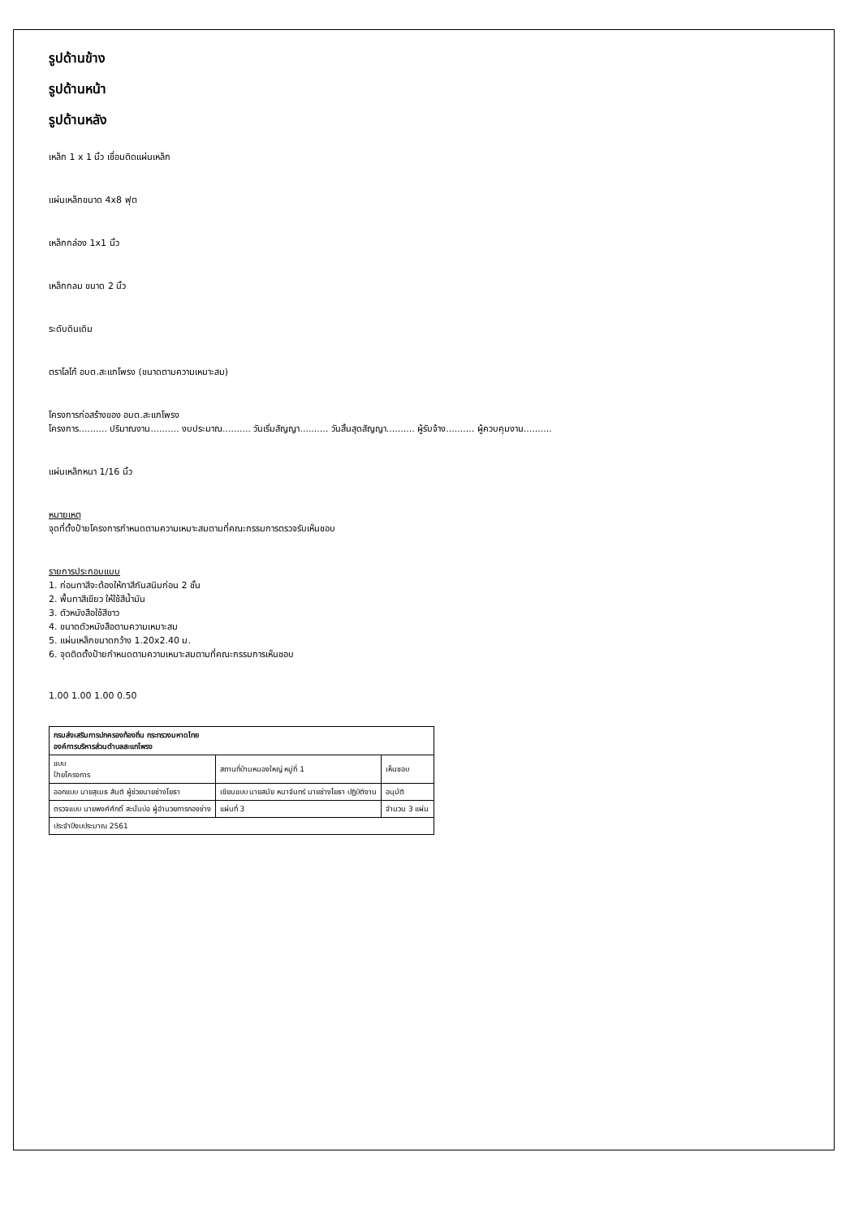รูปด้านข้าง
รูปด้านหน้า
รูปด้านหลัง
เหล็ก 1 x 1 นิ้ว เชื่อมติดแผ่นเหล็ก
แผ่นเหล็กขนาด 4x8 ฟุต
เหล็กกล่อง 1x1 นิ้ว
เหล็กกลม ขนาด 2 นิ้ว
ระดับดินเดิม
ตราโลโก้ อบต.สะแกโพรง (ขนาดตามความเหมาะสม)
โครงการก่อสร้างของ อบต.สะแกโพรง
โครงการ.......... ปริมาณงาน.......... งบประมาณ.......... วันเริ่มสัญญา.......... วันสิ้นสุดสัญญา.......... ผู้รับจ้าง.......... ผู้ควบคุมงาน..........
แผ่นเหล็กหนา 1/16 นิ้ว
หมายเหตุ
จุดที่ตั้งป้ายโครงการกำหนดตามความเหมาะสมตามที่คณะกรรมการตรวจรับเห็นชอบ
รายการประกอบแบบ
1. ก่อนทาสีจะต้องให้ทาสีกันสนิมก่อน 2 ชั้น
2. พื้นทาสีเขียว ให้ใช้สีน้ำมัน
3. ตัวหนังสือใช้สีขาว
4. ขนาดตัวหนังสือตามความเหมาะสม
5. แผ่นเหล็กขนาดกว้าง 1.20x2.40 ม.
6. จุดติดตั้งป้ายกำหนดตามความเหมาะสมตามที่คณะกรรมการเห็นชอบ
1.00 1.00 1.00 0.50
| กรมส่งเสริมการปกครองท้องถิ่น กระทรวงมหาดไทย องค์การบริหารส่วนตำบลสะแกโพรง | | |
| แบบ ป้ายโครงการ | สถานที่บ้านหนองใหญ่ หมู่ที่ 1 | เห็นชอบ |
| ออกแบบ นายสุเมธ สันติ ผู้ช่วยนายช่างโยธา | เขียนแบบ นายสมัย หนาจันทร์ นายช่างโยธา ปฏิบัติงาน | อนุมัติ |
| ตรวจแบบ นายพงศ์ศักดิ์ สะนั่นบ่อ ผู้อำนวยการกองช่าง | แผ่นที่ 3 | จำนวน 3 แผ่น |
| ประจำปีงบประมาณ 2561 | | |